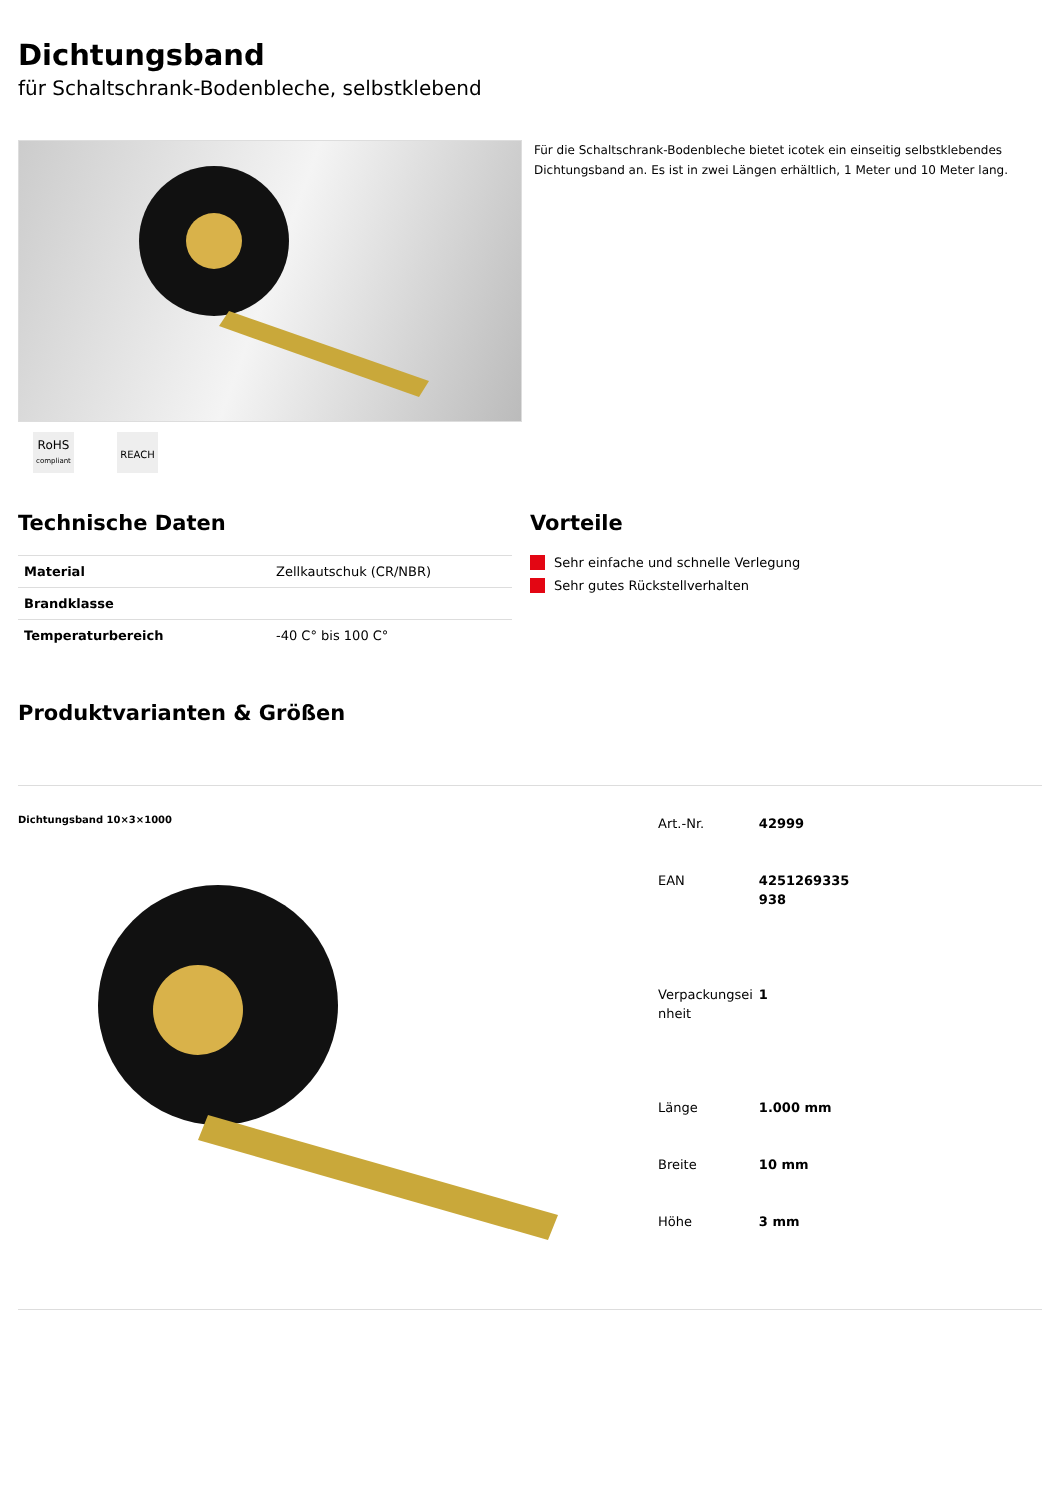Dichtungsband
für Schaltschrank-Bodenbleche, selbstklebend
RoHS
compliant
REACH
Für die Schaltschrank-Bodenbleche bietet icotek ein einseitig selbstklebendes Dichtungsband an. Es ist in zwei Längen erhältlich, 1 Meter und 10 Meter lang.
Technische Daten
| Material | Zellkautschuk (CR/NBR) |
| Brandklasse | |
| Temperaturbereich | -40 C° bis 100 C° |
Vorteile
Sehr einfache und schnelle Verlegung
Sehr gutes Rückstellverhalten
Produktvarianten & Größen
Dichtungsband 10×3×1000
| Art.-Nr. | 42999 |
| EAN | 4251269335 938 |
| Verpackungsei nheit | 1 |
| Länge | 1.000 mm |
| Breite | 10 mm |
| Höhe | 3 mm |